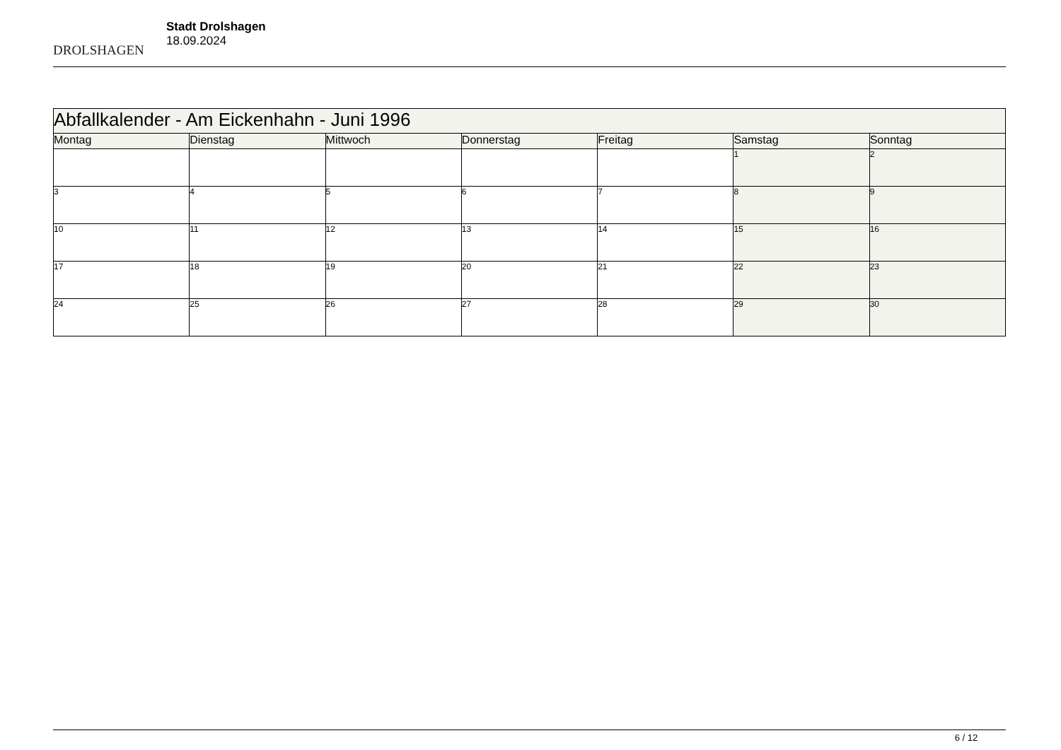DROLSHAGEN
Stadt Drolshagen
18.09.2024
| Abfallkalender - Am Eickenhahn - Juni 1996 | | | | | | |
| --- | --- | --- | --- | --- | --- | --- |
| Montag | Dienstag | Mittwoch | Donnerstag | Freitag | Samstag | Sonntag |
| | | | | | 1 | 2 |
| 3 | 4 | 5 | 6 | 7 | 8 | 9 |
| 10 | 11 | 12 | 13 | 14 | 15 | 16 |
| 17 | 18 | 19 | 20 | 21 | 22 | 23 |
| 24 | 25 | 26 | 27 | 28 | 29 | 30 |
6 / 12